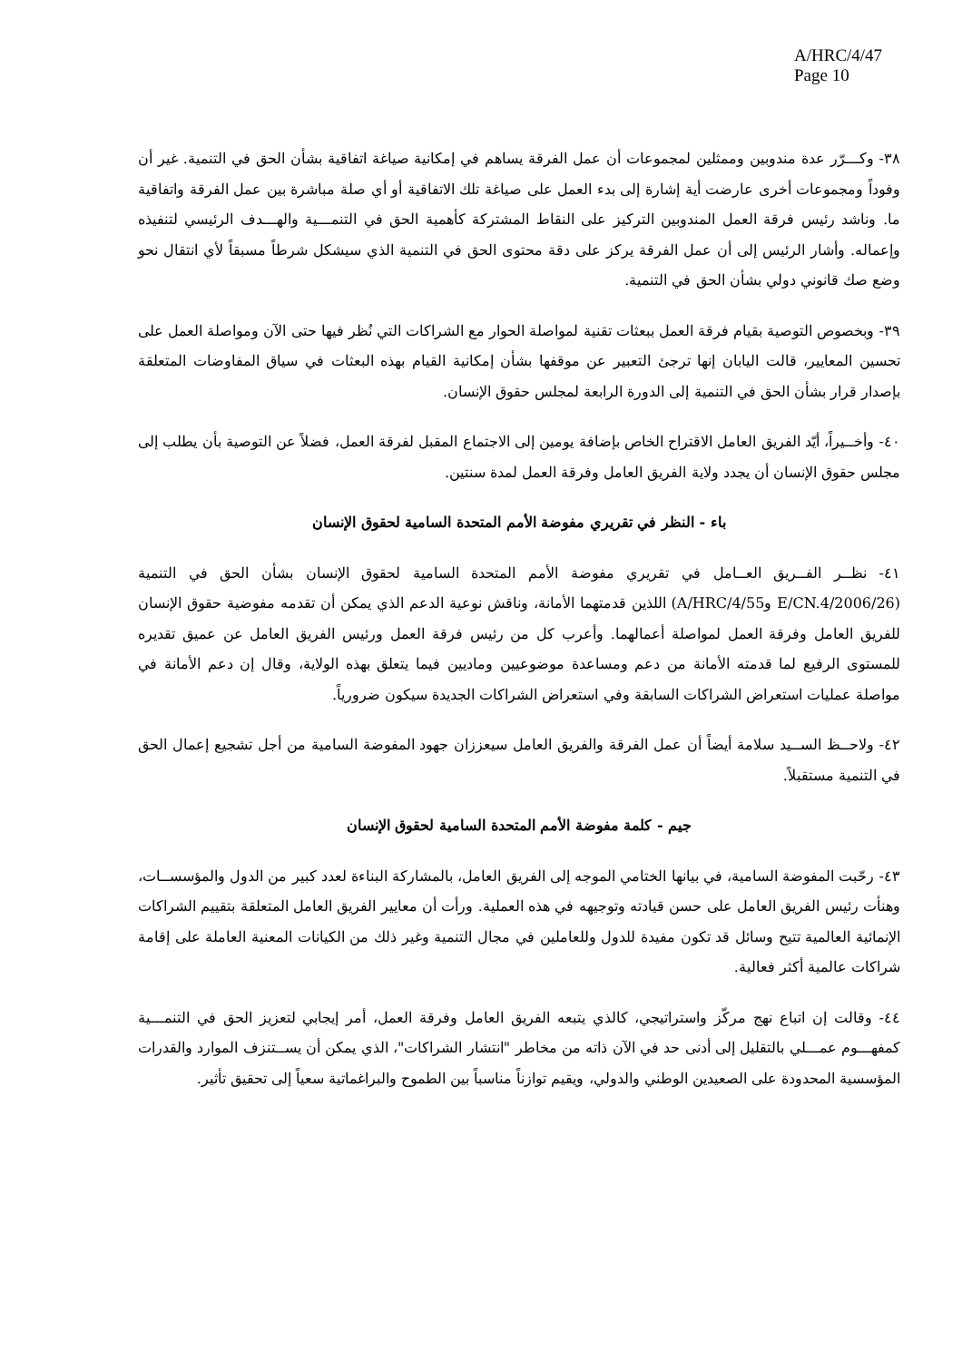A/HRC/4/47
Page 10
٣٨- وكـــرّر عدة مندوبين وممثلين لمجموعات أن عمل الفرقة يساهم في إمكانية صياغة اتفاقية بشأن الحق في التنمية. غير أن وفوداً ومجموعات أخرى عارضت أية إشارة إلى بدء العمل على صياغة تلك الاتفاقية أو أي صلة مباشرة بين عمل الفرقة واتفاقية ما. وناشد رئيس فرقة العمل المندوبين التركيز على النقاط المشتركة كأهمية الحق في التنمـــية والهـــدف الرئيسي لتنفيذه وإعماله. وأشار الرئيس إلى أن عمل الفرقة يركز على دقة محتوى الحق في التنمية الذي سيشكل شرطاً مسبقاً لأي انتقال نحو وضع صك قانوني دولي بشأن الحق في التنمية.
٣٩- وبخصوص التوصية بقيام فرقة العمل ببعثات تقنية لمواصلة الحوار مع الشراكات التي نُظر فيها حتى الآن ومواصلة العمل على تحسين المعايير، قالت اليابان إنها ترجئ التعبير عن موقفها بشأن إمكانية القيام بهذه البعثات في سياق المفاوضات المتعلقة بإصدار قرار بشأن الحق في التنمية إلى الدورة الرابعة لمجلس حقوق الإنسان.
٤٠- وأخــيراً، أيّد الفريق العامل الاقتراح الخاص بإضافة يومين إلى الاجتماع المقبل لفرقة العمل، فضلاً عن التوصية بأن يطلب إلى مجلس حقوق الإنسان أن يجدد ولاية الفريق العامل وفرقة العمل لمدة سنتين.
باء - النظر في تقريري مفوضة الأمم المتحدة السامية لحقوق الإنسان
٤١- نظــر الفــريق العــامل في تقريري مفوضة الأمم المتحدة السامية لحقوق الإنسان بشأن الحق في التنمية (E/CN.4/2006/26 وA/HRC/4/55) اللذين قدمتهما الأمانة، وناقش نوعية الدعم الذي يمكن أن تقدمه مفوضية حقوق الإنسان للفريق العامل وفرقة العمل لمواصلة أعمالهما. وأعرب كل من رئيس فرقة العمل ورئيس الفريق العامل عن عميق تقديره للمستوى الرفيع لما قدمته الأمانة من دعم ومساعدة موضوعيين وماديين فيما يتعلق بهذه الولاية، وقال إن دعم الأمانة في مواصلة عمليات استعراض الشراكات السابقة وفي استعراض الشراكات الجديدة سيكون ضرورياً.
٤٢- ولاحــظ الســيد سلامة أيضاً أن عمل الفرقة والفريق العامل سيعززان جهود المفوضة السامية من أجل تشجيع إعمال الحق في التنمية مستقبلاً.
جيم - كلمة مفوضة الأمم المتحدة السامية لحقوق الإنسان
٤٣- رحّبت المفوضة السامية، في بيانها الختامي الموجه إلى الفريق العامل، بالمشاركة البناءة لعدد كبير من الدول والمؤسســات، وهنأت رئيس الفريق العامل على حسن قيادته وتوجيهه في هذه العملية. ورأت أن معايير الفريق العامل المتعلقة بتقييم الشراكات الإنمائية العالمية تتيح وسائل قد تكون مفيدة للدول وللعاملين في مجال التنمية وغير ذلك من الكيانات المعنية العاملة على إقامة شراكات عالمية أكثر فعالية.
٤٤- وقالت إن اتباع نهج مركّز واستراتيجي، كالذي يتبعه الفريق العامل وفرقة العمل، أمر إيجابي لتعزيز الحق في التنمـــية كمفهـــوم عمـــلي بالتقليل إلى أدنى حد في الآن ذاته من مخاطر "انتشار الشراكات"، الذي يمكن أن يســتنزف الموارد والقدرات المؤسسية المحدودة على الصعيدين الوطني والدولي، ويقيم توازناً مناسباً بين الطموح والبراغماتية سعياً إلى تحقيق تأثير.